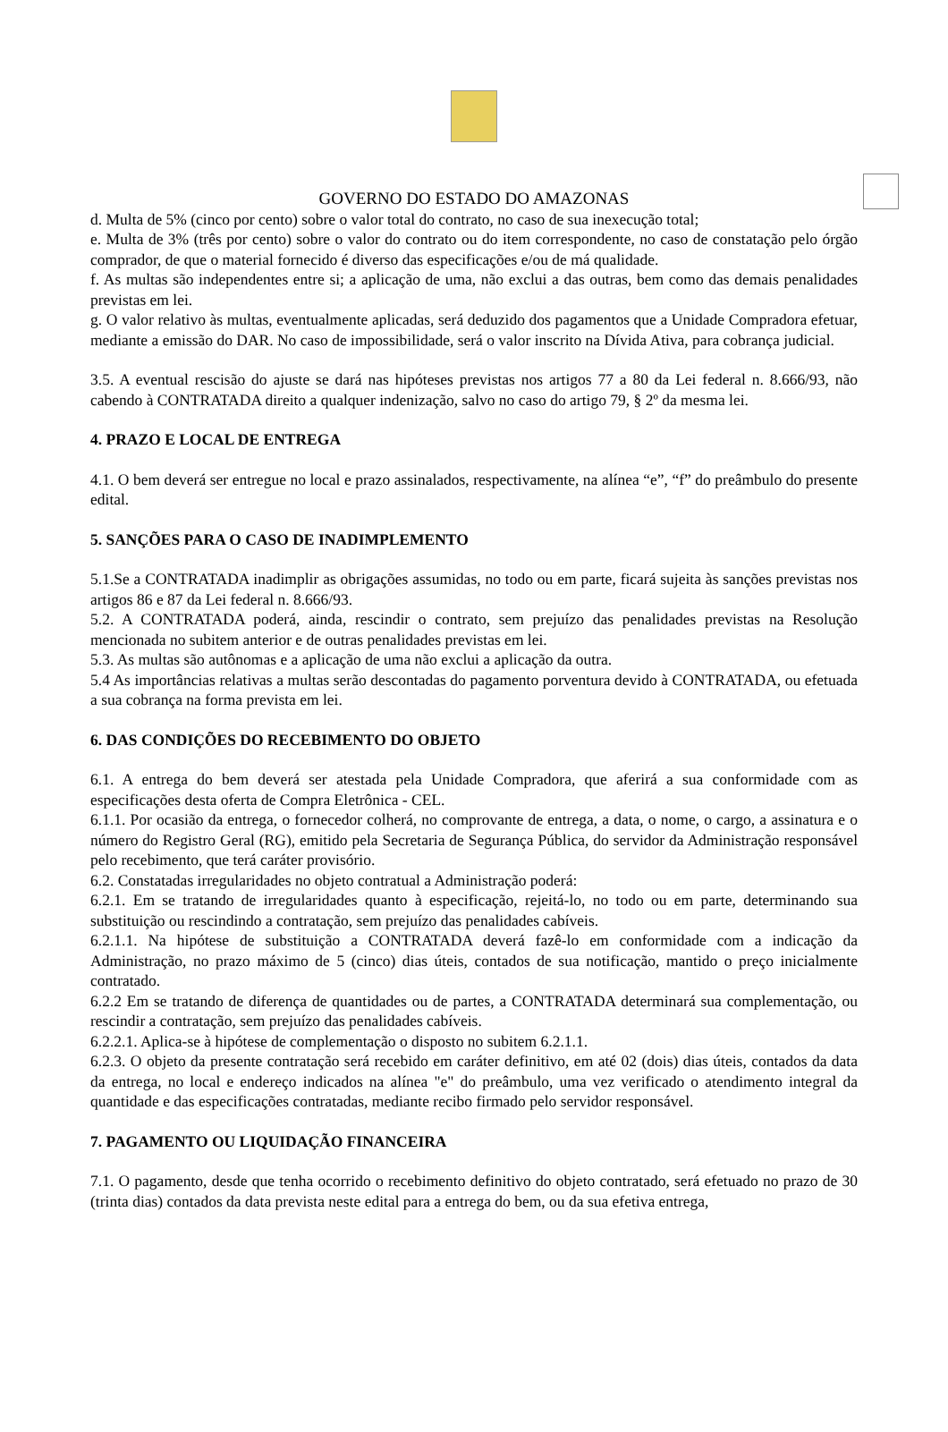GOVERNO DO ESTADO DO AMAZONAS
d. Multa de 5% (cinco por cento) sobre o valor total do contrato, no caso de sua inexecução total;
e. Multa de 3% (três por cento) sobre o valor do contrato ou do item correspondente, no caso de constatação pelo órgão comprador, de que o material fornecido é diverso das especificações e/ou de má qualidade.
f. As multas são independentes entre si; a aplicação de uma, não exclui a das outras, bem como das demais penalidades previstas em lei.
g. O valor relativo às multas, eventualmente aplicadas, será deduzido dos pagamentos que a Unidade Compradora efetuar, mediante a emissão do DAR. No caso de impossibilidade, será o valor inscrito na Dívida Ativa, para cobrança judicial.
3.5. A eventual rescisão do ajuste se dará nas hipóteses previstas nos artigos 77 a 80 da Lei federal n. 8.666/93, não cabendo à CONTRATADA direito a qualquer indenização, salvo no caso do artigo 79, § 2º da mesma lei.
4. PRAZO E LOCAL DE ENTREGA
4.1. O bem deverá ser entregue no local e prazo assinalados, respectivamente, na alínea “e”, “f” do preâmbulo do presente edital.
5. SANÇÕES PARA O CASO DE INADIMPLEMENTO
5.1.Se a CONTRATADA inadimplir as obrigações assumidas, no todo ou em parte, ficará sujeita às sanções previstas nos artigos 86 e 87 da Lei federal n. 8.666/93.
5.2. A CONTRATADA poderá, ainda, rescindir o contrato, sem prejuízo das penalidades previstas na Resolução mencionada no subitem anterior e de outras penalidades previstas em lei.
5.3. As multas são autônomas e a aplicação de uma não exclui a aplicação da outra.
5.4 As importâncias relativas a multas serão descontadas do pagamento porventura devido à CONTRATADA, ou efetuada a sua cobrança na forma prevista em lei.
6. DAS CONDIÇÕES DO RECEBIMENTO DO OBJETO
6.1. A entrega do bem deverá ser atestada pela Unidade Compradora, que aferirá a sua conformidade com as especificações desta oferta de Compra Eletrônica - CEL.
6.1.1. Por ocasião da entrega, o fornecedor colherá, no comprovante de entrega, a data, o nome, o cargo, a assinatura e o número do Registro Geral (RG), emitido pela Secretaria de Segurança Pública, do servidor da Administração responsável pelo recebimento, que terá caráter provisório.
6.2. Constatadas irregularidades no objeto contratual a Administração poderá:
6.2.1. Em se tratando de irregularidades quanto à especificação, rejeitá-lo, no todo ou em parte, determinando sua substituição ou rescindindo a contratação, sem prejuízo das penalidades cabíveis.
6.2.1.1. Na hipótese de substituição a CONTRATADA deverá fazê-lo em conformidade com a indicação da Administração, no prazo máximo de 5 (cinco) dias úteis, contados de sua notificação, mantido o preço inicialmente contratado.
6.2.2 Em se tratando de diferença de quantidades ou de partes, a CONTRATADA determinará sua complementação, ou rescindir a contratação, sem prejuízo das penalidades cabíveis.
6.2.2.1. Aplica-se à hipótese de complementação o disposto no subitem 6.2.1.1.
6.2.3. O objeto da presente contratação será recebido em caráter definitivo, em até 02 (dois) dias úteis, contados da data da entrega, no local e endereço indicados na alínea "e" do preâmbulo, uma vez verificado o atendimento integral da quantidade e das especificações contratadas, mediante recibo firmado pelo servidor responsável.
7. PAGAMENTO OU LIQUIDAÇÃO FINANCEIRA
7.1. O pagamento, desde que tenha ocorrido o recebimento definitivo do objeto contratado, será efetuado no prazo de 30 (trinta dias) contados da data prevista neste edital para a entrega do bem, ou da sua efetiva entrega,